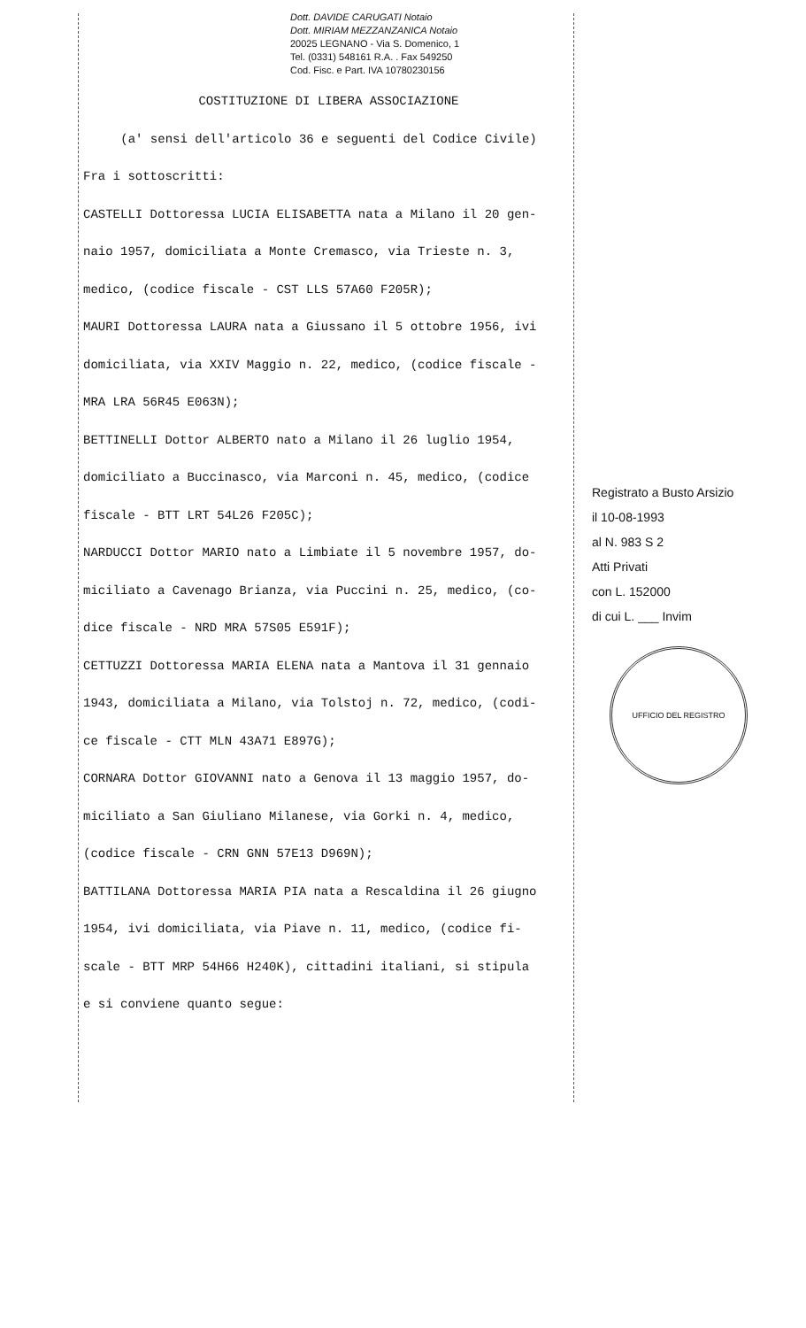Dott. DAVIDE CARUGATI Notaio
Dott. MIRIAM MEZZANZANICA Notaio
20025 LEGNANO - Via S. Domenico, 1
Tel. (0331) 548161 R.A. . Fax 549250
Cod. Fisc. e Part. IVA 10780230156
COSTITUZIONE DI LIBERA ASSOCIAZIONE
(a' sensi dell'articolo 36 e seguenti del Codice Civile)
Fra i sottoscritti:
CASTELLI Dottoressa LUCIA ELISABETTA nata a Milano il 20 gen-
naio 1957, domiciliata a Monte Cremasco, via Trieste n. 3,
medico, (codice fiscale - CST LLS 57A60 F205R);
MAURI Dottoressa LAURA nata a Giussano il 5 ottobre 1956, ivi
domiciliata, via XXIV Maggio n. 22, medico, (codice fiscale -
MRA LRA 56R45 E063N);
BETTINELLI Dottor ALBERTO nato a Milano il 26 luglio 1954,
domiciliato a Buccinasco, via Marconi n. 45, medico, (codice
fiscale - BTT LRT 54L26 F205C);
NARDUCCI Dottor MARIO nato a Limbiate il 5 novembre 1957, do-
miciliato a Cavenago Brianza, via Puccini n. 25, medico, (co-
dice fiscale - NRD MRA 57S05 E591F);
CETTUZZI Dottoressa MARIA ELENA nata a Mantova il 31 gennaio
1943, domiciliata a Milano, via Tolstoj n. 72, medico, (codi-
ce fiscale - CTT MLN 43A71 E897G);
CORNARA Dottor GIOVANNI nato a Genova il 13 maggio 1957, do-
miciliato a San Giuliano Milanese, via Gorki n. 4, medico,
(codice fiscale - CRN GNN 57E13 D969N);
BATTILANA Dottoressa MARIA PIA nata a Rescaldina il 26 giugno
1954, ivi domiciliata, via Piave n. 11, medico, (codice fi-
scale - BTT MRP 54H66 H240K), cittadini italiani, si stipula
e si conviene quanto segue:
Registrato a Busto Arsizio
il 10-08-1993
al N. 983 S 2
Atti Privati
con L. 152000
di cui L. ___ Invim
UFFICIO DEL REGISTRO